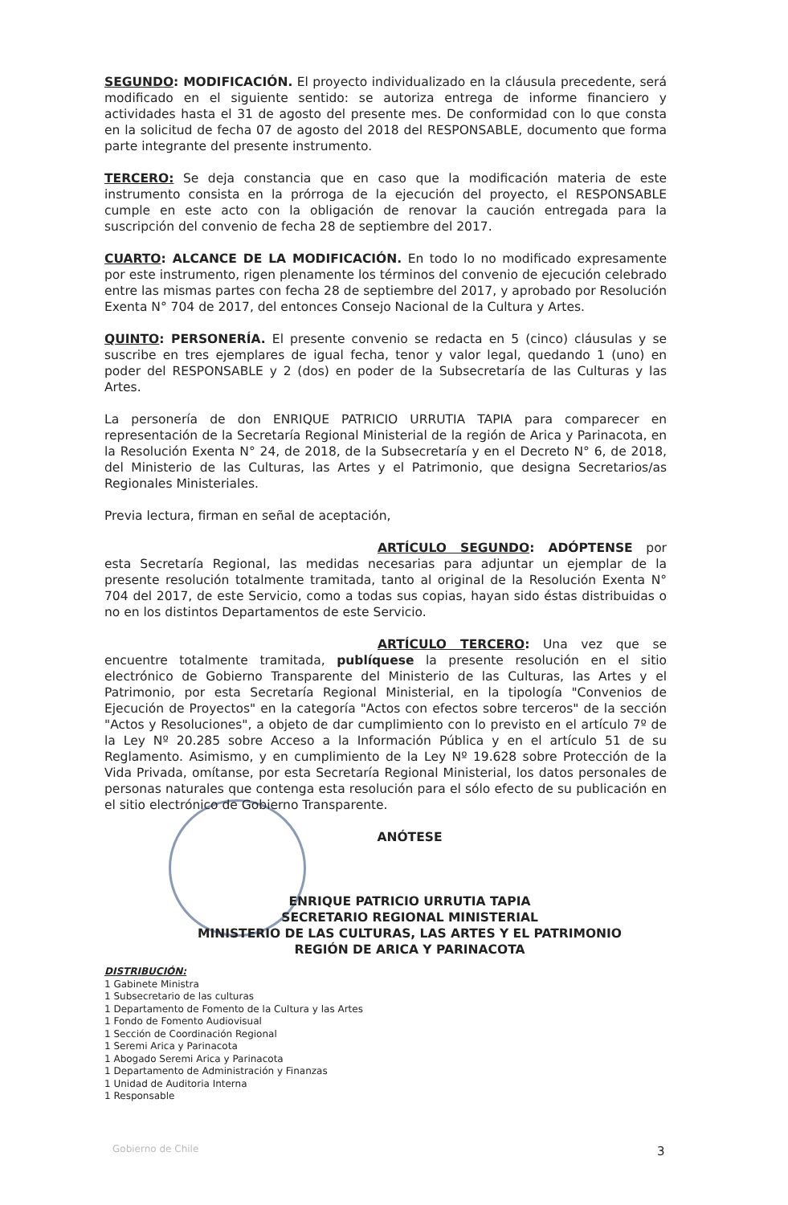SEGUNDO: MODIFICACIÓN. El proyecto individualizado en la cláusula precedente, será modificado en el siguiente sentido: se autoriza entrega de informe financiero y actividades hasta el 31 de agosto del presente mes. De conformidad con lo que consta en la solicitud de fecha 07 de agosto del 2018 del RESPONSABLE, documento que forma parte integrante del presente instrumento.
TERCERO: Se deja constancia que en caso que la modificación materia de este instrumento consista en la prórroga de la ejecución del proyecto, el RESPONSABLE cumple en este acto con la obligación de renovar la caución entregada para la suscripción del convenio de fecha 28 de septiembre del 2017.
CUARTO: ALCANCE DE LA MODIFICACIÓN. En todo lo no modificado expresamente por este instrumento, rigen plenamente los términos del convenio de ejecución celebrado entre las mismas partes con fecha 28 de septiembre del 2017, y aprobado por Resolución Exenta N° 704 de 2017, del entonces Consejo Nacional de la Cultura y Artes.
QUINTO: PERSONERÍA. El presente convenio se redacta en 5 (cinco) cláusulas y se suscribe en tres ejemplares de igual fecha, tenor y valor legal, quedando 1 (uno) en poder del RESPONSABLE y 2 (dos) en poder de la Subsecretaría de las Culturas y las Artes.
La personería de don ENRIQUE PATRICIO URRUTIA TAPIA para comparecer en representación de la Secretaría Regional Ministerial de la región de Arica y Parinacota, en la Resolución Exenta N° 24, de 2018, de la Subsecretaría y en el Decreto N° 6, de 2018, del Ministerio de las Culturas, las Artes y el Patrimonio, que designa Secretarios/as Regionales Ministeriales.
Previa lectura, firman en señal de aceptación,
ARTÍCULO SEGUNDO: ADÓPTENSE por esta Secretaría Regional, las medidas necesarias para adjuntar un ejemplar de la presente resolución totalmente tramitada, tanto al original de la Resolución Exenta N° 704 del 2017, de este Servicio, como a todas sus copias, hayan sido éstas distribuidas o no en los distintos Departamentos de este Servicio.
ARTÍCULO TERCERO: Una vez que se encuentre totalmente tramitada, publíquese la presente resolución en el sitio electrónico de Gobierno Transparente del Ministerio de las Culturas, las Artes y el Patrimonio, por esta Secretaría Regional Ministerial, en la tipología "Convenios de Ejecución de Proyectos" en la categoría "Actos con efectos sobre terceros" de la sección "Actos y Resoluciones", a objeto de dar cumplimiento con lo previsto en el artículo 7º de la Ley Nº 20.285 sobre Acceso a la Información Pública y en el artículo 51 de su Reglamento. Asimismo, y en cumplimiento de la Ley Nº 19.628 sobre Protección de la Vida Privada, omítanse, por esta Secretaría Regional Ministerial, los datos personales de personas naturales que contenga esta resolución para el sólo efecto de su publicación en el sitio electrónico de Gobierno Transparente.
ANÓTESE
ENRIQUE PATRICIO URRUTIA TAPIA
SECRETARIO REGIONAL MINISTERIAL
MINISTERIO DE LAS CULTURAS, LAS ARTES Y EL PATRIMONIO
REGIÓN DE ARICA Y PARINACOTA
DISTRIBUCIÓN:
1 Gabinete Ministra
1 Subsecretario de las culturas
1 Departamento de Fomento de la Cultura y las Artes
1 Fondo de Fomento Audiovisual
1 Sección de Coordinación Regional
1 Seremi Arica y Parinacota
1 Abogado Seremi Arica y Parinacota
1 Departamento de Administración y Finanzas
1 Unidad de Auditoria Interna
1 Responsable
Gobierno de Chile 3